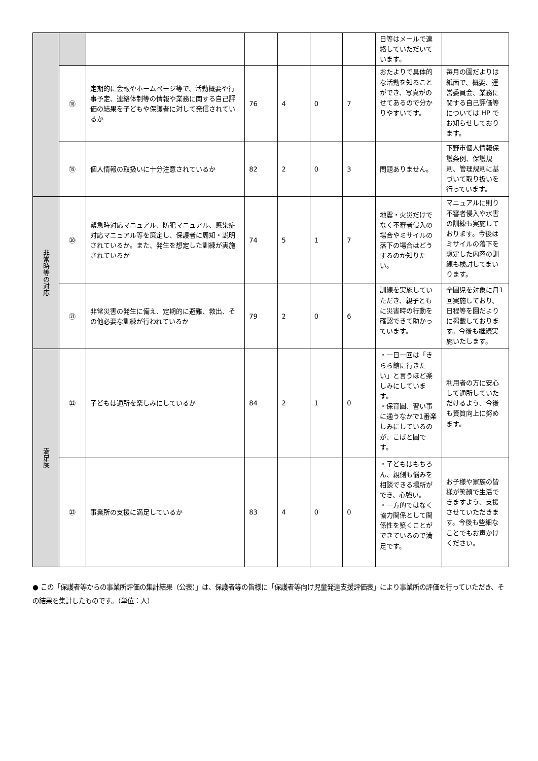| | | | | | | | 日等はメールで連絡していただいています。 | |
| | ⑱ | 定期的に会報やホームページ等で、活動概要や行事予定、連絡体制等の情報や業務に関する自己評価の結果を子どもや保護者に対して発信されているか | 76 | 4 | 0 | 7 | おたよりで具体的な活動を知ることができ、写真がのせてあるので分かりやすいです。 | 毎月の園だよりは紙面で、概要、運営委員会、業務に関する自己評価等については HP でお知らせしております。 |
| | ⑲ | 個人情報の取扱いに十分注意されているか | 82 | 2 | 0 | 3 | 問題ありません。 | 下野市個人情報保護条例、保護規則、管理規則に基づいて取り扱いを行っています。 |
| 非常時等の対応 | ⑳ | 緊急時対応マニュアル、防犯マニュアル、感染症対応マニュアル等を策定し、保護者に周知・説明されているか。また、発生を想定した訓練が実施されているか | 74 | 5 | 1 | 7 | 地震・火災だけでなく不審者侵入の場合やミサイルの落下の場合はどうするのか知りたい。 | マニュアルに則り不審者侵入や水害の訓練も実施しております。今後はミサイルの落下を想定した内容の訓練も検討してまいります。 |
| | ㉑ | 非常災害の発生に備え、定期的に避難、救出、その他必要な訓練が行われているか | 79 | 2 | 0 | 6 | 訓練を実施していただき、親子ともに災害時の行動を確認できて助かっています。 | 全園児を対象に月1回実施しており、日程等を園だよりに掲載しております。今後も継続実施いたします。 |
| 満足度 | ㉒ | 子どもは通所を楽しみにしているか | 84 | 2 | 1 | 0 | ・一日一回は「きらら館に行きたい」と言うほど楽しみにしています。 ・保育園、習い事に通うなかで1番楽しみにしているのが、こばと園です。 | 利用者の方に安心して通所していただけるよう、今後も資質向上に努めます。 |
| | ㉓ | 事業所の支援に満足しているか | 83 | 4 | 0 | 0 | ・子どもはもちろん、親側も悩みを相談できる場所ができ、心強い。 ・一方的ではなく協力関係として関係性を築くことができているので満足です。 | お子様や家族の皆様が笑顔で生活できますよう、支援させていただきます。今後も些細なことでもお声かけください。 |
● この「保護者等からの事業所評価の集計結果（公表）」は、保護者等の皆様に「保護者等向け児童発達支援評価表」により事業所の評価を行っていただき、その結果を集計したものです。（単位：人）